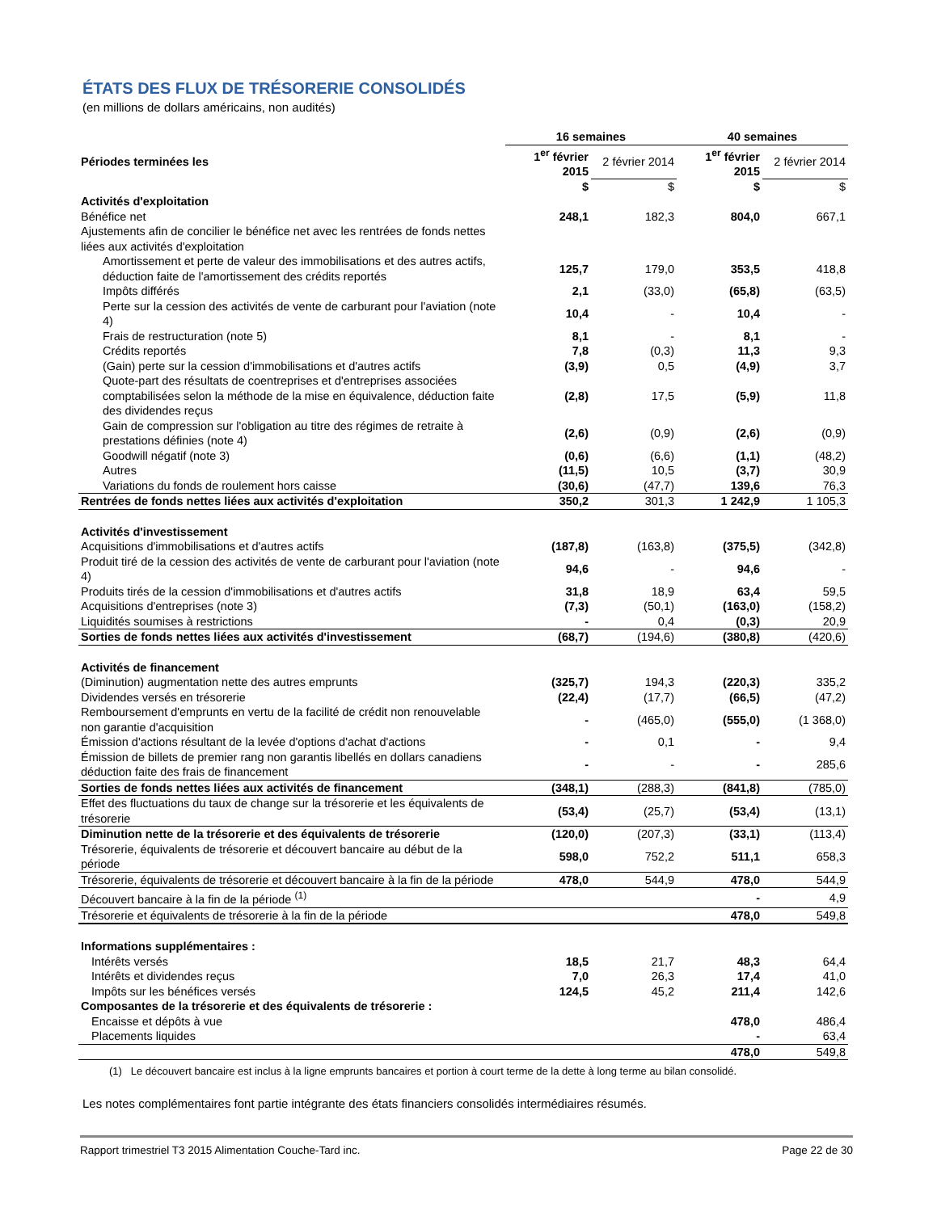ÉTATS DES FLUX DE TRÉSORERIE CONSOLIDÉS
(en millions de dollars américains, non audités)
| | 16 semaines | | 40 semaines | |
| --- | --- | --- | --- | --- |
| Périodes terminées les | 1<sup>er</sup> février 2015 | 2 février 2014 | 1<sup>er</sup> février 2015 | 2 février 2014 |
| | $ | $ | $ | $ |
| Activités d'exploitation | | | | |
| Bénéfice net | 248,1 | 182,3 | 804,0 | 667,1 |
| Ajustements afin de concilier le bénéfice net avec les rentrées de fonds nettes liées aux activités d'exploitation | | | | |
| Amortissement et perte de valeur des immobilisations et des autres actifs, déduction faite de l'amortissement des crédits reportés | 125,7 | 179,0 | 353,5 | 418,8 |
| Impôts différés | 2,1 | (33,0) | (65,8) | (63,5) |
| Perte sur la cession des activités de vente de carburant pour l'aviation (note 4) | 10,4 | - | 10,4 | - |
| Frais de restructuration (note 5) | 8,1 | - | 8,1 | - |
| Crédits reportés | 7,8 | (0,3) | 11,3 | 9,3 |
| (Gain) perte sur la cession d'immobilisations et d'autres actifs | (3,9) | 0,5 | (4,9) | 3,7 |
| Quote-part des résultats de coentreprises et d'entreprises associées comptabilisées selon la méthode de la mise en équivalence, déduction faite des dividendes reçus | (2,8) | 17,5 | (5,9) | 11,8 |
| Gain de compression sur l'obligation au titre des régimes de retraite à prestations définies (note 4) | (2,6) | (0,9) | (2,6) | (0,9) |
| Goodwill négatif (note 3) | (0,6) | (6,6) | (1,1) | (48,2) |
| Autres | (11,5) | 10,5 | (3,7) | 30,9 |
| Variations du fonds de roulement hors caisse | (30,6) | (47,7) | 139,6 | 76,3 |
| Rentrées de fonds nettes liées aux activités d'exploitation | 350,2 | 301,3 | 1 242,9 | 1 105,3 |
| Activités d'investissement | | | | |
| Acquisitions d'immobilisations et d'autres actifs | (187,8) | (163,8) | (375,5) | (342,8) |
| Produit tiré de la cession des activités de vente de carburant pour l'aviation (note 4) | 94,6 | - | 94,6 | - |
| Produits tirés de la cession d'immobilisations et d'autres actifs | 31,8 | 18,9 | 63,4 | 59,5 |
| Acquisitions d'entreprises (note 3) | (7,3) | (50,1) | (163,0) | (158,2) |
| Liquidités soumises à restrictions | - | 0,4 | (0,3) | 20,9 |
| Sorties de fonds nettes liées aux activités d'investissement | (68,7) | (194,6) | (380,8) | (420,6) |
| Activités de financement | | | | |
| (Diminution) augmentation nette des autres emprunts | (325,7) | 194,3 | (220,3) | 335,2 |
| Dividendes versés en trésorerie | (22,4) | (17,7) | (66,5) | (47,2) |
| Remboursement d'emprunts en vertu de la facilité de crédit non renouvelable non garantie d'acquisition | - | (465,0) | (555,0) | (1 368,0) |
| Émission d'actions résultant de la levée d'options d'achat d'actions | - | 0,1 | - | 9,4 |
| Émission de billets de premier rang non garantis libellés en dollars canadiens déduction faite des frais de financement | - | - | - | 285,6 |
| Sorties de fonds nettes liées aux activités de financement | (348,1) | (288,3) | (841,8) | (785,0) |
| Effet des fluctuations du taux de change sur la trésorerie et les équivalents de trésorerie | (53,4) | (25,7) | (53,4) | (13,1) |
| Diminution nette de la trésorerie et des équivalents de trésorerie | (120,0) | (207,3) | (33,1) | (113,4) |
| Trésorerie, équivalents de trésorerie et découvert bancaire au début de la période | 598,0 | 752,2 | 511,1 | 658,3 |
| Trésorerie, équivalents de trésorerie et découvert bancaire à la fin de la période | 478,0 | 544,9 | 478,0 | 544,9 |
| Découvert bancaire à la fin de la période <sup>(1)</sup> | | | - | 4,9 |
| Trésorerie et équivalents de trésorerie à la fin de la période | | | 478,0 | 549,8 |
| Informations supplémentaires : | | | | |
| Intérêts versés | 18,5 | 21,7 | 48,3 | 64,4 |
| Intérêts et dividendes reçus | 7,0 | 26,3 | 17,4 | 41,0 |
| Impôts sur les bénéfices versés | 124,5 | 45,2 | 211,4 | 142,6 |
| Composantes de la trésorerie et des équivalents de trésorerie : | | | | |
| Encaisse et dépôts à vue | | | 478,0 | 486,4 |
| Placements liquides | | | - | 63,4 |
| | | | 478,0 | 549,8 |
(1) Le découvert bancaire est inclus à la ligne emprunts bancaires et portion à court terme de la dette à long terme au bilan consolidé.
Les notes complémentaires font partie intégrante des états financiers consolidés intermédiaires résumés.
Rapport trimestriel T3 2015 Alimentation Couche-Tard inc. Page 22 de 30